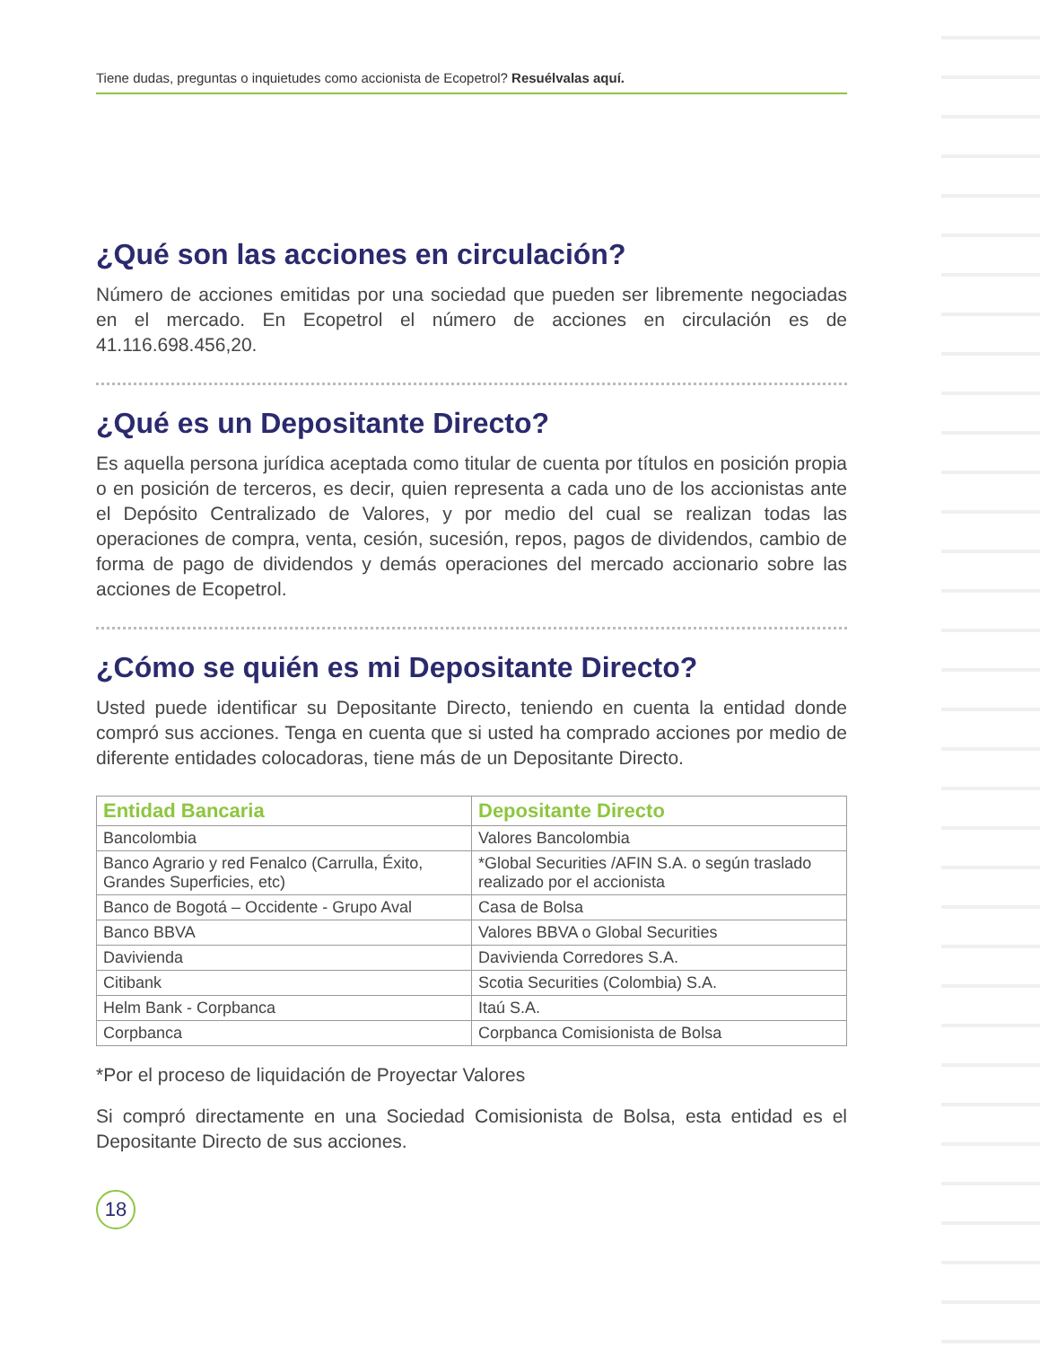Tiene dudas, preguntas o inquietudes como accionista de Ecopetrol? Resuélvalas aquí.
¿Qué son las acciones en circulación?
Número de acciones emitidas por una sociedad que pueden ser libremente negociadas en el mercado. En Ecopetrol el número de acciones en circulación es de 41.116.698.456,20.
¿Qué es un Depositante Directo?
Es aquella persona jurídica aceptada como titular de cuenta por títulos en posición propia o en posición de terceros, es decir, quien representa a cada uno de los accionistas ante el Depósito Centralizado de Valores, y por medio del cual se realizan todas las operaciones de compra, venta, cesión, sucesión, repos, pagos de dividendos, cambio de forma de pago de dividendos y demás operaciones del mercado accionario sobre las acciones de Ecopetrol.
¿Cómo se quién es mi Depositante Directo?
Usted puede identificar su Depositante Directo, teniendo en cuenta la entidad donde compró sus acciones. Tenga en cuenta que si usted ha comprado acciones por medio de diferente entidades colocadoras, tiene más de un Depositante Directo.
| Entidad Bancaria | Depositante Directo |
| --- | --- |
| Bancolombia | Valores Bancolombia |
| Banco Agrario y red Fenalco (Carrulla, Éxito, Grandes Superficies, etc) | *Global Securities /AFIN S.A. o según traslado realizado por el accionista |
| Banco de Bogotá – Occidente - Grupo Aval | Casa de Bolsa |
| Banco BBVA | Valores BBVA o Global Securities |
| Davivienda | Davivienda Corredores S.A. |
| Citibank | Scotia Securities (Colombia) S.A. |
| Helm Bank - Corpbanca | Itaú S.A. |
| Corpbanca | Corpbanca Comisionista de Bolsa |
*Por el proceso de liquidación de Proyectar Valores
Si compró directamente en una Sociedad Comisionista de Bolsa, esta entidad es el Depositante Directo de sus acciones.
18